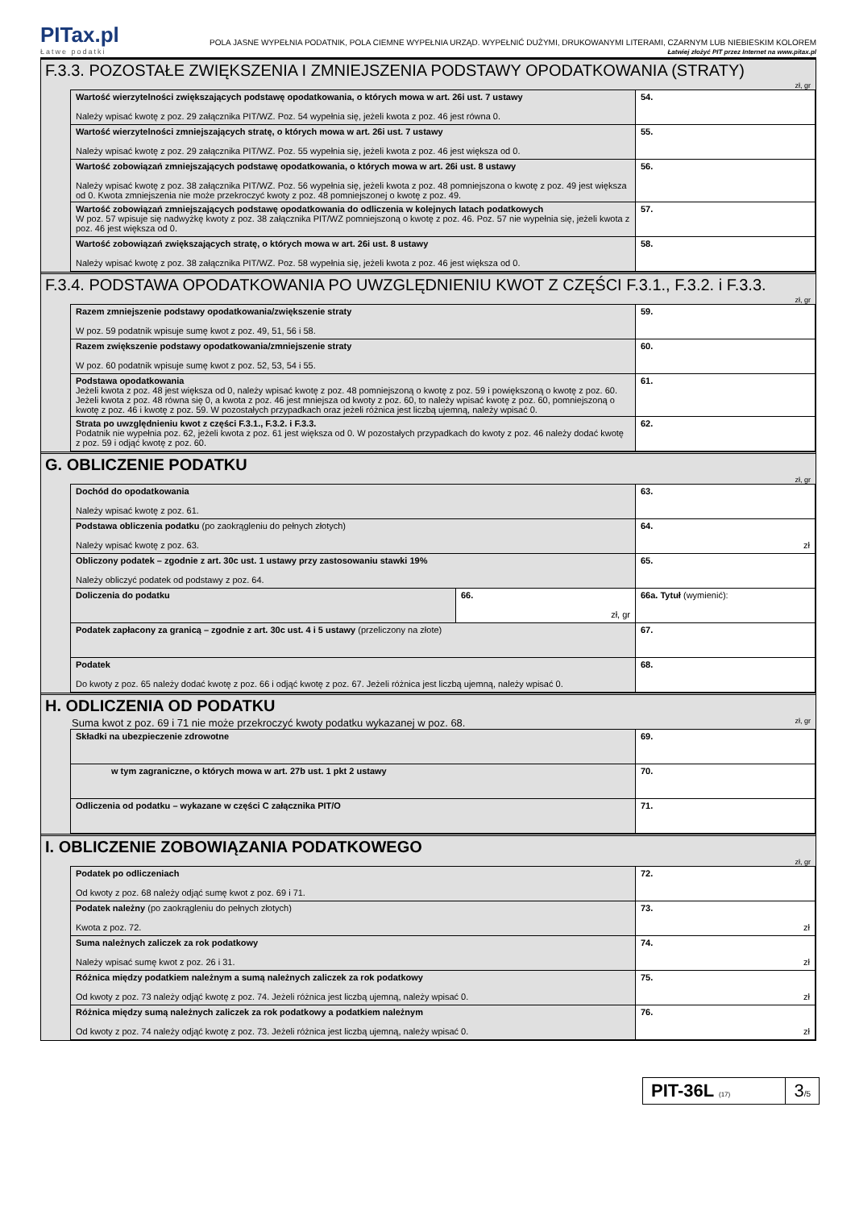PITax.pl
Łatwe podatki
POLA JASNE WYPEŁNIA PODATNIK, POLA CIEMNE WYPEŁNIA URZĄD. WYPEŁNIĆ DUŻYMI, DRUKOWANYMI LITERAMI, CZARNYM LUB NIEBIESKIM KOLOREM
Łatwiej złożyć PIT przez Internet na www.pitax.pl
F.3.3. POZOSTAŁE ZWIĘKSZENIA I ZMNIEJSZENIA PODSTAWY OPODATKOWANIA (STRATY)
zł, gr
| Wartość wierzytelności zwiększających podstawę opodatkowania, o których mowa w art. 26i ust. 7 ustawy Należy wpisać kwotę z poz. 29 załącznika PIT/WZ. Poz. 54 wypełnia się, jeżeli kwota z poz. 46 jest równa 0. | 54. |
| Wartość wierzytelności zmniejszających stratę, o których mowa w art. 26i ust. 7 ustawy Należy wpisać kwotę z poz. 29 załącznika PIT/WZ. Poz. 55 wypełnia się, jeżeli kwota z poz. 46 jest większa od 0. | 55. |
| Wartość zobowiązań zmniejszających podstawę opodatkowania, o których mowa w art. 26i ust. 8 ustawy Należy wpisać kwotę z poz. 38 załącznika PIT/WZ. Poz. 56 wypełnia się, jeżeli kwota z poz. 48 pomniejszona o kwotę z poz. 49 jest większa od 0. Kwota zmniejszenia nie może przekroczyć kwoty z poz. 48 pomniejszonej o kwotę z poz. 49. | 56. |
| Wartość zobowiązań zmniejszających podstawę opodatkowania do odliczenia w kolejnych latach podatkowych W poz. 57 wpisuje się nadwyżkę kwoty z poz. 38 załącznika PIT/WZ pomniejszoną o kwotę z poz. 46. Poz. 57 nie wypełnia się, jeżeli kwota z poz. 46 jest większa od 0. | 57. |
| Wartość zobowiązań zwiększających stratę, o których mowa w art. 26i ust. 8 ustawy Należy wpisać kwotę z poz. 38 załącznika PIT/WZ. Poz. 58 wypełnia się, jeżeli kwota z poz. 46 jest większa od 0. | 58. |
F.3.4. PODSTAWA OPODATKOWANIA PO UWZGLĘDNIENIU KWOT Z CZĘŚCI F.3.1., F.3.2. i F.3.3.
zł, gr
| Razem zmniejszenie podstawy opodatkowania/zwiększenie straty W poz. 59 podatnik wpisuje sumę kwot z poz. 49, 51, 56 i 58. | 59. |
| Razem zwiększenie podstawy opodatkowania/zmniejszenie straty W poz. 60 podatnik wpisuje sumę kwot z poz. 52, 53, 54 i 55. | 60. |
| Podstawa opodatkowania Jeżeli kwota z poz. 48 jest większa od 0, należy wpisać kwotę z poz. 48 pomniejszoną o kwotę z poz. 59 i powiększoną o kwotę z poz. 60. Jeżeli kwota z poz. 48 równa się 0, a kwota z poz. 46 jest mniejsza od kwoty z poz. 60, to należy wpisać kwotę z poz. 60, pomniejszoną o kwotę z poz. 46 i kwotę z poz. 59. W pozostałych przypadkach oraz jeżeli różnica jest liczbą ujemną, należy wpisać 0. | 61. |
| Strata po uwzględnieniu kwot z części F.3.1., F.3.2. i F.3.3. Podatnik nie wypełnia poz. 62, jeżeli kwota z poz. 61 jest większa od 0. W pozostałych przypadkach do kwoty z poz. 46 należy dodać kwotę z poz. 59 i odjąć kwotę z poz. 60. | 62. |
G. OBLICZENIE PODATKU
zł, gr
| Dochód do opodatkowania Należy wpisać kwotę z poz. 61. | | 63. |
| Podstawa obliczenia podatku (po zaokrągleniu do pełnych złotych) Należy wpisać kwotę z poz. 63. | | 64. zł |
| Obliczony podatek – zgodnie z art. 30c ust. 1 ustawy przy zastosowaniu stawki 19% Należy obliczyć podatek od podstawy z poz. 64. | | 65. |
| Doliczenia do podatku | 66. zł, gr | 66a. Tytuł (wymienić): |
| Podatek zapłacony za granicą – zgodnie z art. 30c ust. 4 i 5 ustawy (przeliczony na złote) | | 67. |
| Podatek Do kwoty z poz. 65 należy dodać kwotę z poz. 66 i odjąć kwotę z poz. 67. Jeżeli różnica jest liczbą ujemną, należy wpisać 0. | | 68. |
H. ODLICZENIA OD PODATKU
Suma kwot z poz. 69 i 71 nie może przekroczyć kwoty podatku wykazanej w poz. 68. zł, gr
| Składki na ubezpieczenie zdrowotne | 69. |
| w tym zagraniczne, o których mowa w art. 27b ust. 1 pkt 2 ustawy | 70. |
| Odliczenia od podatku – wykazane w części C załącznika PIT/O | 71. |
I. OBLICZENIE ZOBOWIĄZANIA PODATKOWEGO
zł, gr
| Podatek po odliczeniach Od kwoty z poz. 68 należy odjąć sumę kwot z poz. 69 i 71. | 72. |
| Podatek należny (po zaokrągleniu do pełnych złotych) Kwota z poz. 72. | 73. zł |
| Suma należnych zaliczek za rok podatkowy Należy wpisać sumę kwot z poz. 26 i 31. | 74. zł |
| Różnica między podatkiem należnym a sumą należnych zaliczek za rok podatkowy Od kwoty z poz. 73 należy odjąć kwotę z poz. 74. Jeżeli różnica jest liczbą ujemną, należy wpisać 0. | 75. zł |
| Różnica między sumą należnych zaliczek za rok podatkowy a podatkiem należnym Od kwoty z poz. 74 należy odjąć kwotę z poz. 73. Jeżeli różnica jest liczbą ujemną, należy wpisać 0. | 76. zł |
PIT-36L (17)
3/5